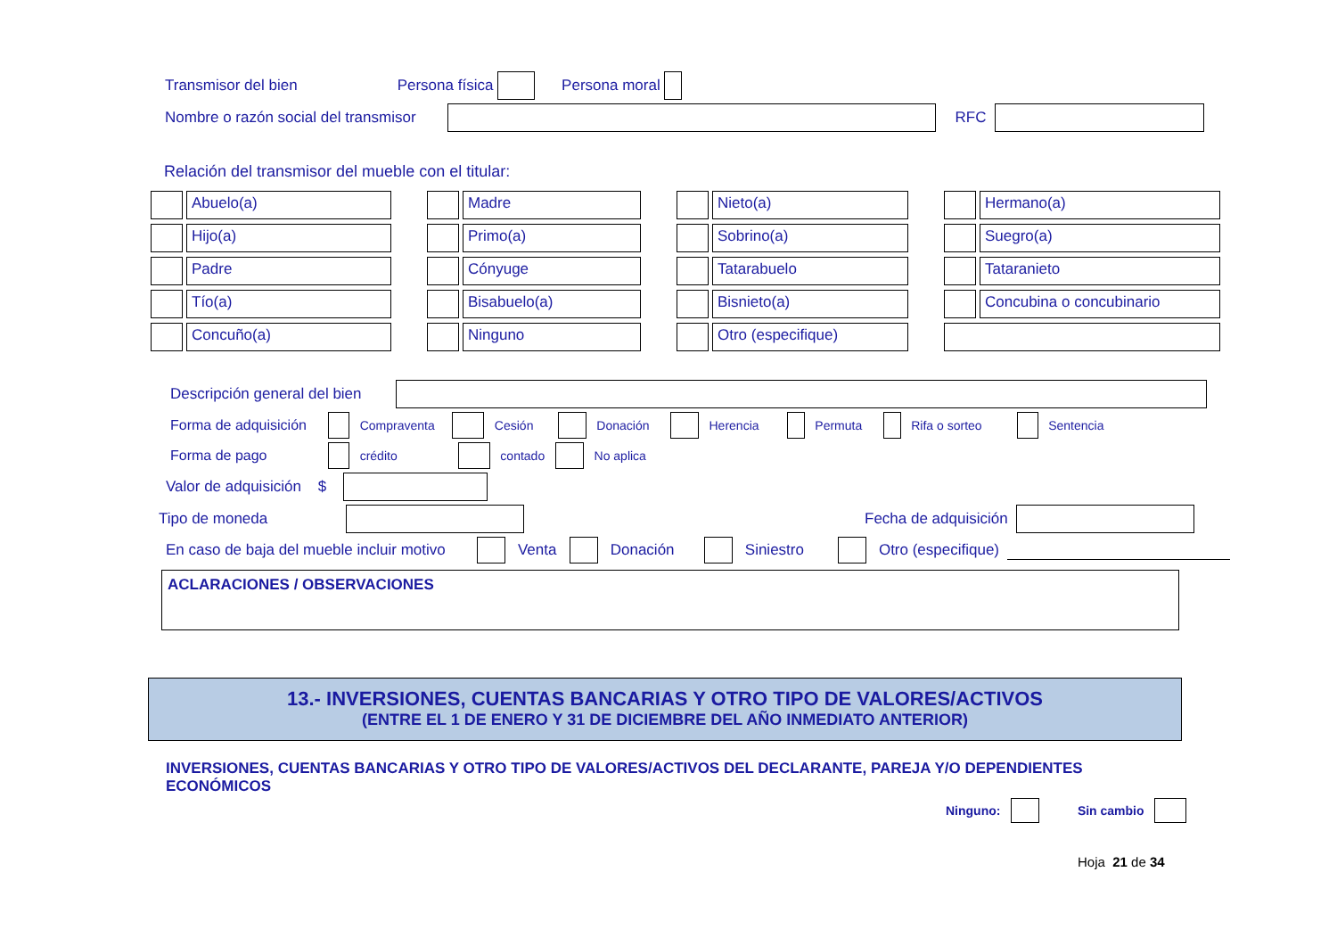Transmisor del bien Persona física Persona moral
Nombre o razón social del transmisor RFC
Relación del transmisor del mueble con el titular:
Abuelo(a)
Madre
Nieto(a)
Hermano(a)
Hijo(a)
Primo(a)
Sobrino(a)
Suegro(a)
Padre
Cónyuge
Tatarabuelo
Tataranieto
Tío(a)
Bisabuelo(a)
Bisnieto(a)
Concubina o concubinario
Concuño(a)
Ninguno
Otro (especifique)
Descripción general del bien
Forma de adquisición Compraventa Cesión Donación Herencia Permuta Rifa o sorteo Sentencia
Forma de pago crédito contado No aplica
Valor de adquisición $
Tipo de moneda Fecha de adquisición
En caso de baja del mueble incluir motivo Venta Donación Siniestro Otro (especifique)
ACLARACIONES / OBSERVACIONES
13.- INVERSIONES, CUENTAS BANCARIAS Y OTRO TIPO DE VALORES/ACTIVOS
(ENTRE EL 1 DE ENERO Y 31 DE DICIEMBRE DEL AÑO INMEDIATO ANTERIOR)
INVERSIONES, CUENTAS BANCARIAS Y OTRO TIPO DE VALORES/ACTIVOS DEL DECLARANTE, PAREJA Y/O DEPENDIENTES ECONÓMICOS
Ninguno: Sin cambio
Hoja 21 de 34